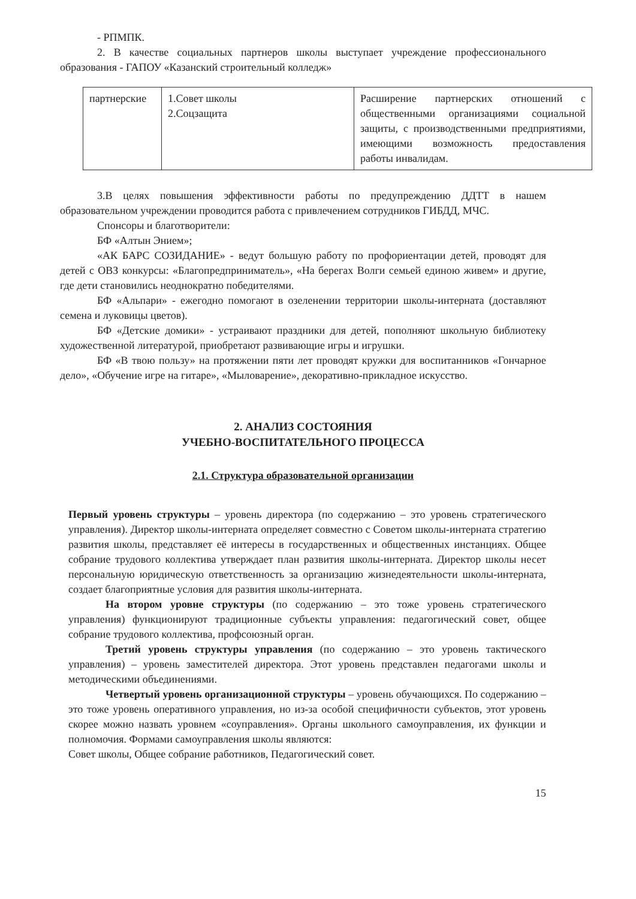- РПМПК.
2. В качестве социальных партнеров школы выступает учреждение профессионального образования - ГАПОУ «Казанский строительный колледж»
| партнерские | 1.Совет школы 2.Соцзащита | Расширение партнерских отношений с общественными организациями социальной защиты, с производственными предприятиями, имеющими возможность предоставления работы инвалидам. |
3.В целях повышения эффективности работы по предупреждению ДДТТ в нашем образовательном учреждении проводится работа с привлечением сотрудников ГИБДД, МЧС.
Спонсоры и благотворители:
БФ «Алтын Энием»;
«АК БАРС СОЗИДАНИЕ» - ведут большую работу по профориентации детей, проводят для детей с ОВЗ конкурсы: «Благопредприниматель», «На берегах Волги семьей единою живем» и другие, где дети становились неоднократно победителями.
БФ «Альпари» - ежегодно помогают в озеленении территории школы-интерната (доставляют семена и луковицы цветов).
БФ «Детские домики» - устраивают праздники для детей, пополняют школьную библиотеку художественной литературой, приобретают развивающие игры и игрушки.
БФ «В твою пользу» на протяжении пяти лет проводят кружки для воспитанников «Гончарное дело», «Обучение игре на гитаре», «Мыловарение», декоративно-прикладное искусство.
2. АНАЛИЗ СОСТОЯНИЯ
УЧЕБНО-ВОСПИТАТЕЛЬНОГО ПРОЦЕССА
2.1. Структура образовательной организации
Первый уровень структуры – уровень директора (по содержанию – это уровень стратегического управления). Директор школы-интерната определяет совместно с Советом школы-интерната стратегию развития школы, представляет её интересы в государственных и общественных инстанциях. Общее собрание трудового коллектива утверждает план развития школы-интерната. Директор школы несет персональную юридическую ответственность за организацию жизнедеятельности школы-интерната, создает благоприятные условия для развития школы-интерната.
На втором уровне структуры (по содержанию – это тоже уровень стратегического управления) функционируют традиционные субъекты управления: педагогический совет, общее собрание трудового коллектива, профсоюзный орган.
Третий уровень структуры управления (по содержанию – это уровень тактического управления) – уровень заместителей директора. Этот уровень представлен педагогами школы и методическими объединениями.
Четвертый уровень организационной структуры – уровень обучающихся. По содержанию – это тоже уровень оперативного управления, но из-за особой специфичности субъектов, этот уровень скорее можно назвать уровнем «соуправления». Органы школьного самоуправления, их функции и полномочия. Формами самоуправления школы являются:
Совет школы, Общее собрание работников, Педагогический совет.
15